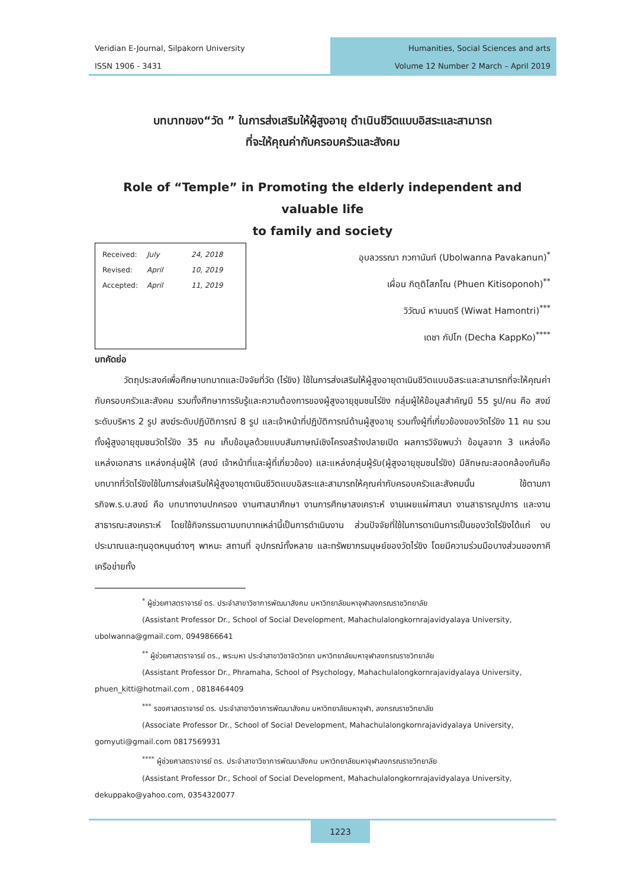Veridian E-Journal, Silpakorn University
ISSN 1906 - 3431
Humanities, Social Sciences and arts
Volume 12 Number 2 March – April 2019
บทบาทของ“วัด ” ในการส่งเสริมให้ผู้สูงอายุ ดำเนินชีวิตแบบอิสระและสามารถ
ที่จะให้คุณค่ากับครอบครัวและสังคม
Role of “Temple” in Promoting the elderly independent and valuable life
to family and society
Received: July 24, 2018
Revised: April 10, 2019
Accepted: April 11, 2019
อุบลวรรณา ภวกานันท์ (Ubolwanna Pavakanun)<sup>*</sup>
เผื่อน กิตฺติโสภโณ (Phuen Kitisoponoh)<sup>**</sup>
วิวัฒน์ หามนตรี (Wiwat Hamontri)<sup>***</sup>
เดชา กัปโก (Decha KappKo)<sup>****</sup>
บทคัดย่อ
วัตถุประสงค์เพื่อศึกษาบทบาทและปัจจัยที่วัด (ไร่ขิง) ใช้ในการส่งเสริมให้ผู้สูงอายุดาเนินชีวิตแบบอิสระและสามารถที่จะให้คุณค่ากับครอบครัวและสังคม รวมทั้งศึกษาการรับรู้และความต้องการของผู้สูงอายุชุมชนไร่ขิง กลุ่มผู้ให้ข้อมูลสำคัญมี 55 รูป/คน คือ สงฆ์ระดับบริหาร 2 รูป สงฆ์ระดับปฏิบัติการณ์ 8 รูป และเจ้าหน้าที่ปฏิบัติการณ์ด้านผู้สูงอายุ รวมทั้งผู้ที่เกี่ยวข้องของวัดไร่ขิง 11 คน รวมทั้งผู้สูงอายุชุมชนวัดไร่ขิง 35 คน เก็บข้อมูลด้วยแบบสัมภาษณ์เชิงโครงสร้างปลายเปิด ผลการวิจัยพบว่า ข้อมูลจาก 3 แหล่งคือ แหล่งเอกสาร แหล่งกลุ่มผู้ให้ (สงฆ์ เจ้าหน้าที่และผู้ที่เกี่ยวข้อง) และแหล่งกลุ่มผู้รับ(ผู้สูงอายุชุมชนไร่ขิง) มีลักษณะสอดคล้องกันคือ บทบาทที่วัดไร่ขิงใช้ในการส่งเสริมให้ผู้สูงอายุดาเนินชีวิตแบบอิสระและสามารถให้คุณค่ากับครอบครัวและสังคมนั้น ใช้ตามภารกิจพ.ร.บ.สงฆ์ คือ บทบาทงานปกครอง งานศาสนาศึกษา งานการศึกษาสงเคราะห์ งานเผยแผ่ศาสนา งานสาธารณูปการ และงานสาธารณะสงเคราะห์ โดยใช้กิจกรรมตามบทบาทเหล่านี้เป็นการดำเนินงาน ส่วนปัจจัยที่ใช้ในการดาเนินการเป็นของวัดไร่ขิงได้แก่ งบประมาณและทุนอุดหนุนต่างๆ พาหนะ สถานที่ อุปกรณ์ทั้งหลาย และทรัพยากรมนุษย์ของวัดไร่ขิง โดยมีความร่วมมือบางส่วนของภาคีเครือข่ายทั้ง
<sup>*</sup> ผู้ช่วยศาสตราจารย์ ดร. ประจำสาขาวิชาการพัฒนาสังคม มหาวิทยาลัยมหาจุฬาลงกรณราชวิทยาลัย
(Assistant Professor Dr., School of Social Development, Mahachulalongkornrajavidyalaya University, ubolwanna@gmail.com, 0949866641
<sup>**</sup> ผู้ช่วยศาสตราจารย์ ดร., พระมหา ประจำสาขาวิชาจิตวิทยา มหาวิทยาลัยมหาจุฬาลงกรณราชวิทยาลัย
(Assistant Professor Dr., Phramaha, School of Psychology, Mahachulalongkornrajavidyalaya University, phuen_kitti@hotmail.com , 0818464409
<sup>***</sup> รองศาสตราจารย์ ดร. ประจำสาขาวิชาการพัฒนาสังคม มหาวิทยาลัยมหาจุฬา, ลงกรณราชวิทยาลัย
(Associate Professor Dr., School of Social Development, Mahachulalongkornrajavidyalaya University, gomyuti@gmail.com 0817569931
<sup>****</sup> ผู้ช่วยศาสตราจารย์ ดร. ประจำสาขาวิชาการพัฒนาสังคม มหาวิทยาลัยมหาจุฬาลงกรณราชวิทยาลัย
(Assistant Professor Dr., School of Social Development, Mahachulalongkornrajavidyalaya University, dekuppako@yahoo.com, 0354320077
1223